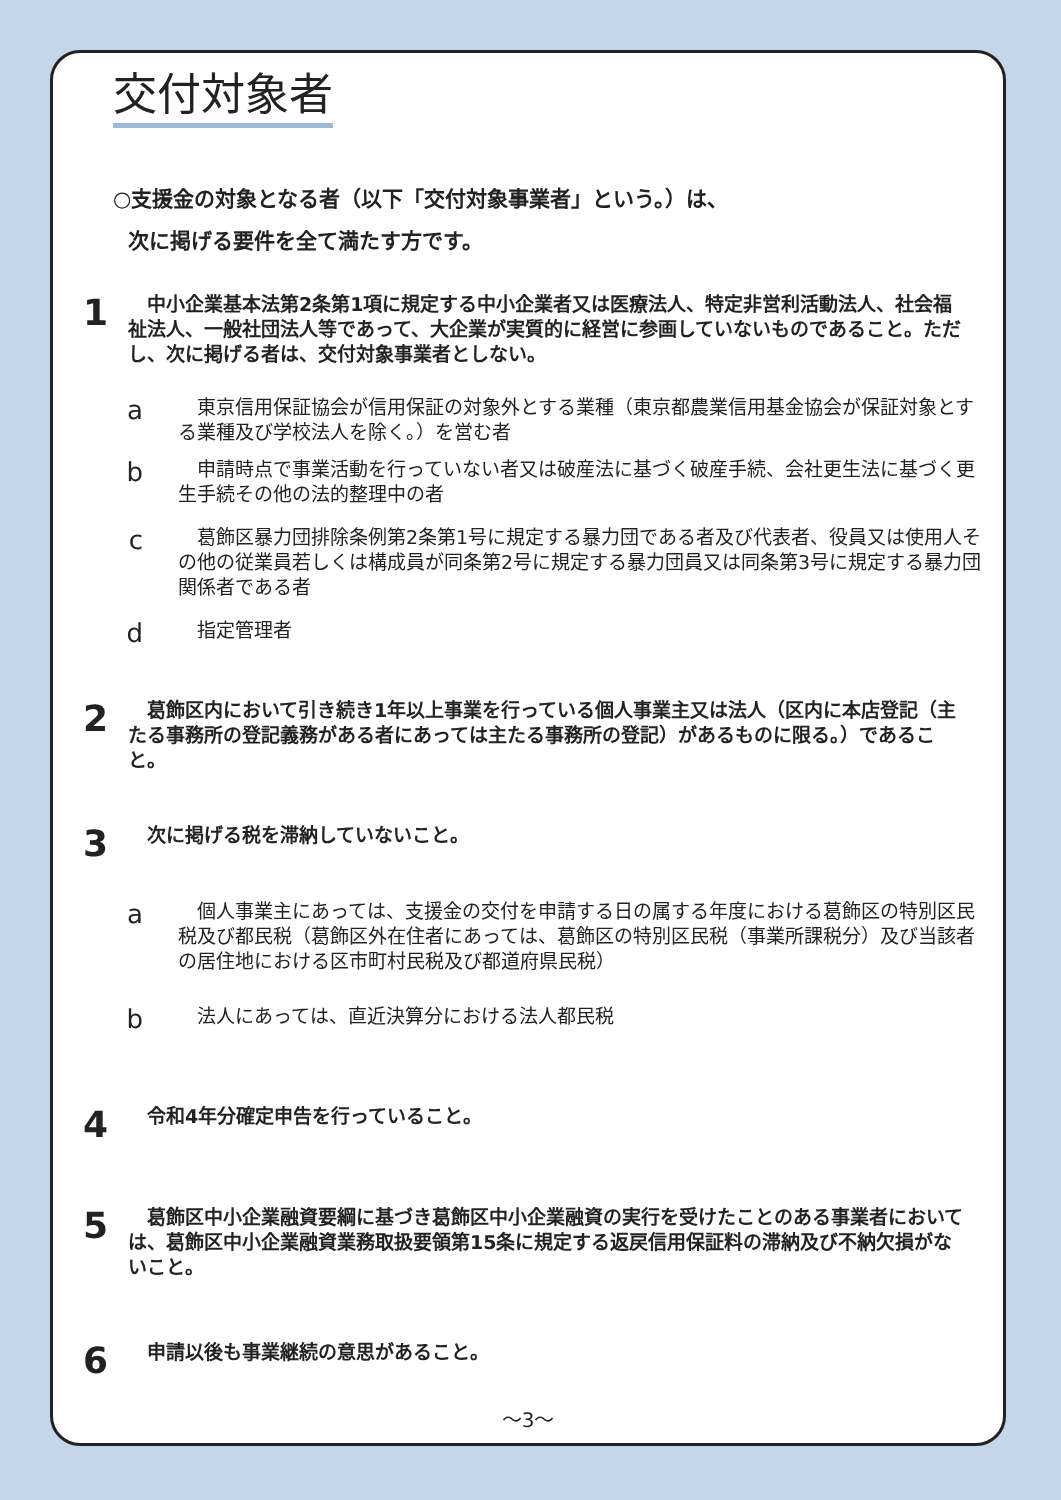交付対象者
○支援金の対象となる者（以下「交付対象事業者」という。）は、
次に掲げる要件を全て満たす方です。
1
　中小企業基本法第2条第1項に規定する中小企業者又は医療法人、特定非営利活動法人、社会福祉法人、一般社団法人等であって、大企業が実質的に経営に参画していないものであること。ただし、次に掲げる者は、交付対象事業者としない。
a
　東京信用保証協会が信用保証の対象外とする業種（東京都農業信用基金協会が保証対象とする業種及び学校法人を除く。）を営む者
b
　申請時点で事業活動を行っていない者又は破産法に基づく破産手続、会社更生法に基づく更生手続その他の法的整理中の者
c
　葛飾区暴力団排除条例第2条第1号に規定する暴力団である者及び代表者、役員又は使用人その他の従業員若しくは構成員が同条第2号に規定する暴力団員又は同条第3号に規定する暴力団関係者である者
d
　指定管理者
2
　葛飾区内において引き続き1年以上事業を行っている個人事業主又は法人（区内に本店登記（主たる事務所の登記義務がある者にあっては主たる事務所の登記）があるものに限る。）であること。
3
　次に掲げる税を滞納していないこと。
a
　個人事業主にあっては、支援金の交付を申請する日の属する年度における葛飾区の特別区民税及び都民税（葛飾区外在住者にあっては、葛飾区の特別区民税（事業所課税分）及び当該者の居住地における区市町村民税及び都道府県民税）
b
　法人にあっては、直近決算分における法人都民税
4
　令和4年分確定申告を行っていること。
5
　葛飾区中小企業融資要綱に基づき葛飾区中小企業融資の実行を受けたことのある事業者においては、葛飾区中小企業融資業務取扱要領第15条に規定する返戻信用保証料の滞納及び不納欠損がないこと。
6
　申請以後も事業継続の意思があること。
～3～